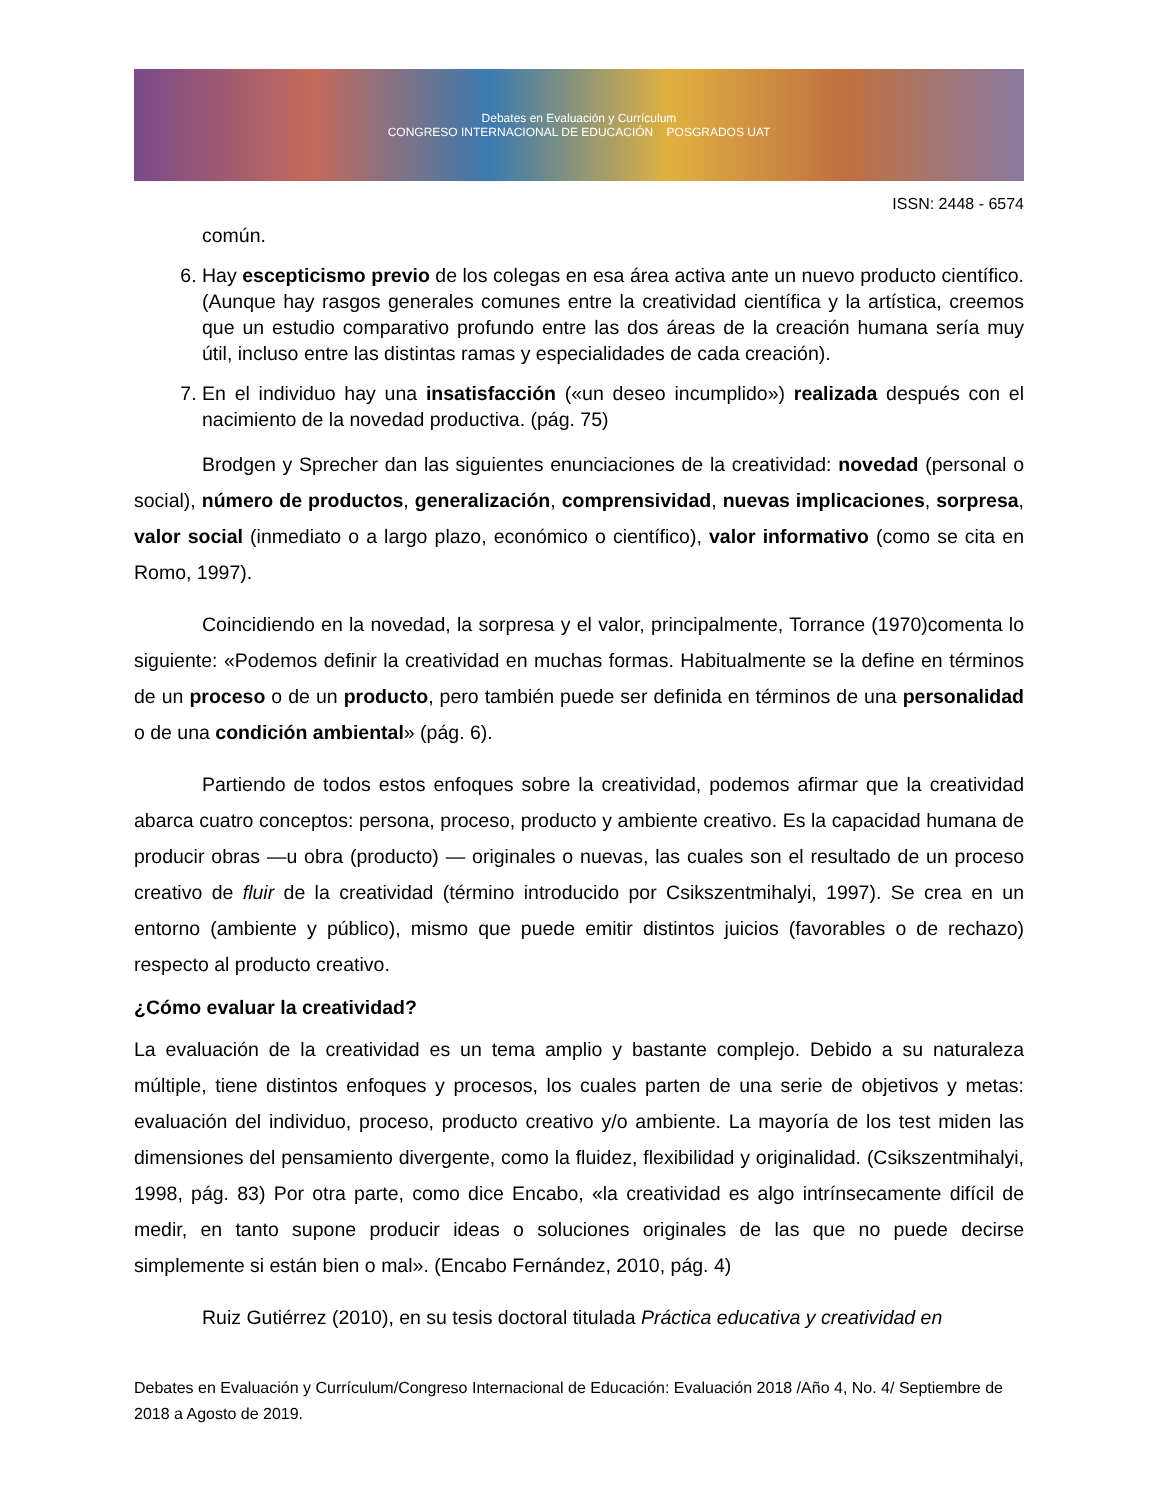Debates en Evaluación y Currículum
CONGRESO INTERNACIONAL DE EDUCACIÓN POSGRADOS UAT
ISSN: 2448 - 6574
común.
6. Hay escepticismo previo de los colegas en esa área activa ante un nuevo producto científico. (Aunque hay rasgos generales comunes entre la creatividad científica y la artística, creemos que un estudio comparativo profundo entre las dos áreas de la creación humana sería muy útil, incluso entre las distintas ramas y especialidades de cada creación).
7. En el individuo hay una insatisfacción («un deseo incumplido») realizada después con el nacimiento de la novedad productiva. (pág. 75)
Brodgen y Sprecher dan las siguientes enunciaciones de la creatividad: novedad (personal o social), número de productos, generalización, comprensividad, nuevas implicaciones, sorpresa, valor social (inmediato o a largo plazo, económico o científico), valor informativo (como se cita en Romo, 1997).
Coincidiendo en la novedad, la sorpresa y el valor, principalmente, Torrance (1970)comenta lo siguiente: «Podemos definir la creatividad en muchas formas. Habitualmente se la define en términos de un proceso o de un producto, pero también puede ser definida en términos de una personalidad o de una condición ambiental» (pág. 6).
Partiendo de todos estos enfoques sobre la creatividad, podemos afirmar que la creatividad abarca cuatro conceptos: persona, proceso, producto y ambiente creativo. Es la capacidad humana de producir obras —u obra (producto) — originales o nuevas, las cuales son el resultado de un proceso creativo de fluir de la creatividad (término introducido por Csikszentmihalyi, 1997). Se crea en un entorno (ambiente y público), mismo que puede emitir distintos juicios (favorables o de rechazo) respecto al producto creativo.
¿Cómo evaluar la creatividad?
La evaluación de la creatividad es un tema amplio y bastante complejo. Debido a su naturaleza múltiple, tiene distintos enfoques y procesos, los cuales parten de una serie de objetivos y metas: evaluación del individuo, proceso, producto creativo y/o ambiente. La mayoría de los test miden las dimensiones del pensamiento divergente, como la fluidez, flexibilidad y originalidad. (Csikszentmihalyi, 1998, pág. 83) Por otra parte, como dice Encabo, «la creatividad es algo intrínsecamente difícil de medir, en tanto supone producir ideas o soluciones originales de las que no puede decirse simplemente si están bien o mal». (Encabo Fernández, 2010, pág. 4)
Ruiz Gutiérrez (2010), en su tesis doctoral titulada Práctica educativa y creatividad en
Debates en Evaluación y Currículum/Congreso Internacional de Educación: Evaluación 2018 /Año 4, No. 4/ Septiembre de 2018 a Agosto de 2019.